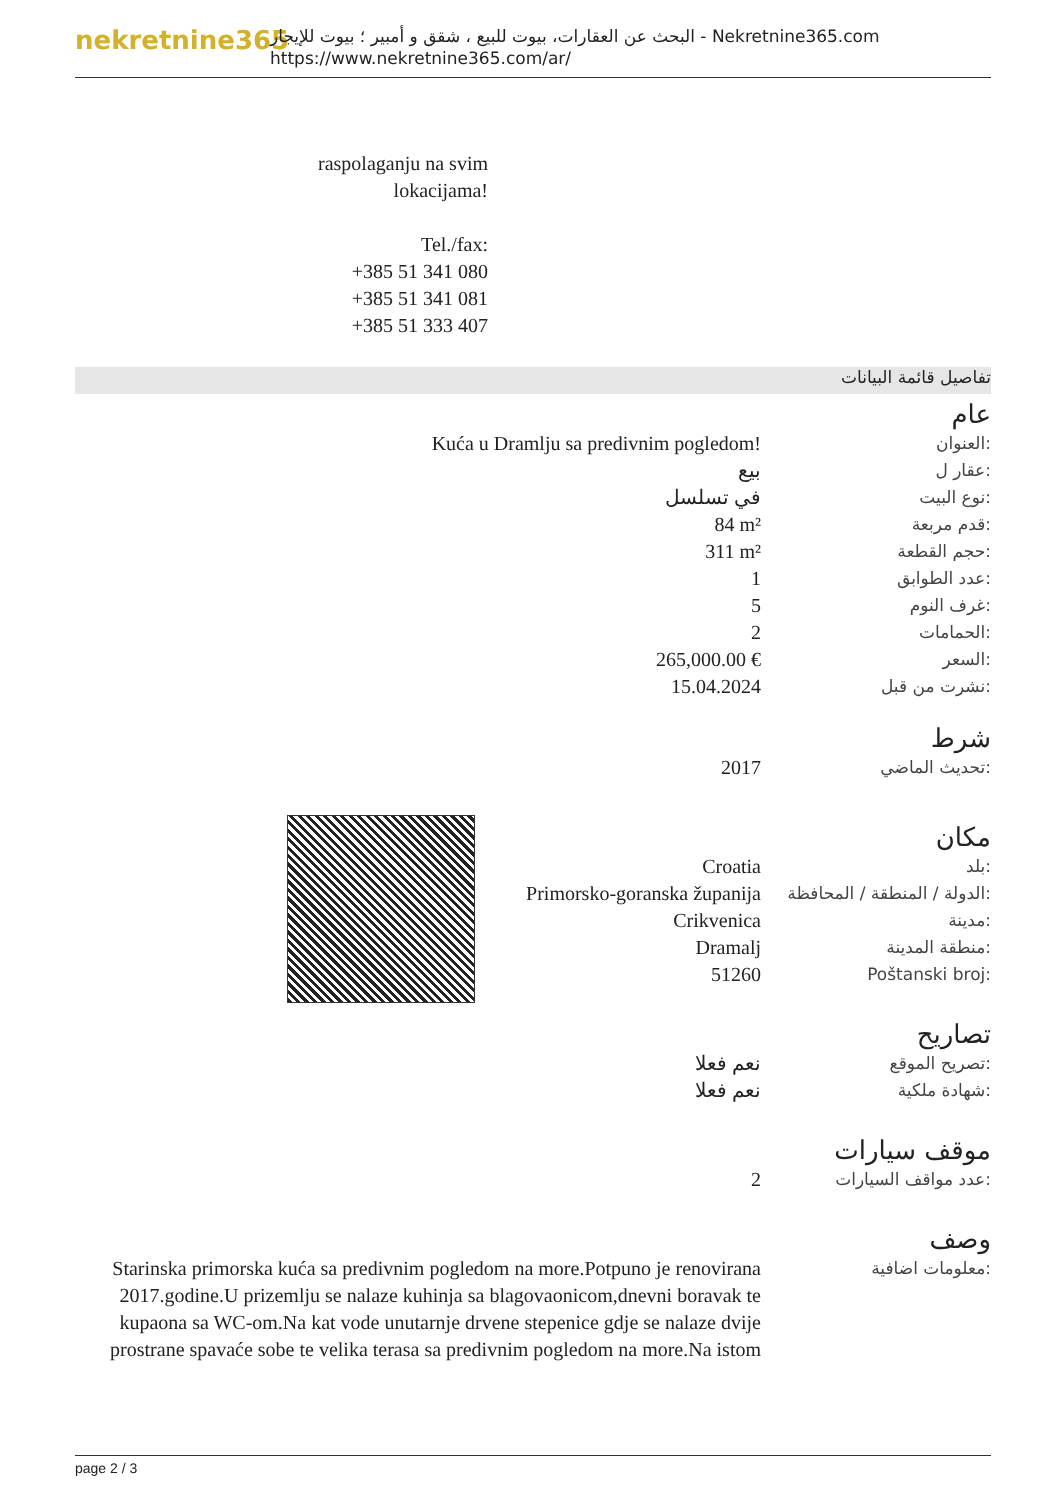nekretnine365
البحث عن العقارات، بيوت للبيع ، شقق و أمبير ؛ بيوت للإيجار - Nekretnine365.com
https://www.nekretnine365.com/ar/
raspolaganju na svim lokacijama!
Tel./fax:
+385 51 341 080
+385 51 341 081
+385 51 333 407
تفاصيل قائمة البيانات
عام
| Kuća u Dramlju sa predivnim pogledom! | العنوان: |
| بيع | عقار ل: |
| في تسلسل | نوع البيت: |
| 84 m² | قدم مربعة: |
| 311 m² | حجم القطعة: |
| 1 | عدد الطوابق: |
| 5 | غرف النوم: |
| 2 | الحمامات: |
| 265,000.00 € | السعر: |
| 15.04.2024 | نشرت من قبل: |
شرط
| 2017 | تحديث الماضي: |
مكان
| Croatia | بلد: |
| Primorsko-goranska županija | الدولة / المنطقة / المحافظة: |
| Crikvenica | مدينة: |
| Dramalj | منطقة المدينة: |
| 51260 | Poštanski broj: |
تصاريح
| نعم فعلا | تصريح الموقع: |
| نعم فعلا | شهادة ملكية: |
موقف سيارات
| 2 | عدد مواقف السيارات: |
وصف
| Starinska primorska kuća sa predivnim pogledom na more.Potpuno je renovirana 2017.godine.U prizemlju se nalaze kuhinja sa blagovaonicom,dnevni boravak te kupaona sa WC-om.Na kat vode unutarnje drvene stepenice gdje se nalaze dvije prostrane spavaće sobe te velika terasa sa predivnim pogledom na more.Na istom | معلومات اضافية: |
page 2 / 3